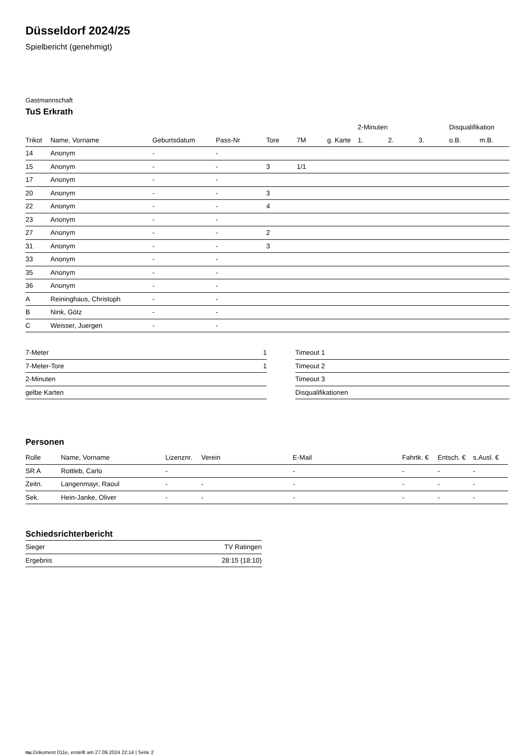Düsseldorf 2024/25
Spielbericht (genehmigt)
Gastmannschaft
TuS Erkrath
| | | | | | | | 2-Minuten | | | Disqualifikation | |
| --- | --- | --- | --- | --- | --- | --- | --- | --- | --- | --- | --- |
| Trikot | Name, Vorname | Geburtsdatum | Pass-Nr | Tore | 7M | g. Karte | 1. | 2. | 3. | o.B. | m.B. |
| 14 | Anonym | - | - | | | | | | | | |
| 15 | Anonym | - | - | 3 | 1/1 | | | | | | |
| 17 | Anonym | - | - | | | | | | | | |
| 20 | Anonym | - | - | 3 | | | | | | | |
| 22 | Anonym | - | - | 4 | | | | | | | |
| 23 | Anonym | - | - | | | | | | | | |
| 27 | Anonym | - | - | 2 | | | | | | | |
| 31 | Anonym | - | - | 3 | | | | | | | |
| 33 | Anonym | - | - | | | | | | | | |
| 35 | Anonym | - | - | | | | | | | | |
| 36 | Anonym | - | - | | | | | | | | |
| A | Reininghaus, Christoph | - | - | | | | | | | | |
| B | Nink, Götz | - | - | | | | | | | | |
| C | Weisser, Juergen | - | - | | | | | | | | |
| 7-Meter | 1 |
| 7-Meter-Tore | 1 |
| 2-Minuten | |
| gelbe Karten | |
| Timeout 1 |
| Timeout 2 |
| Timeout 3 |
| Disqualifikationen |
Personen
| Rolle | Name, Vorname | Lizenznr. | Verein | E-Mail | Fahrtk. € | Entsch. € | s.Ausl. € |
| --- | --- | --- | --- | --- | --- | --- | --- |
| SR A | Rottleb, Carlo | - | | - | - | - | - |
| Zeitn. | Langenmayr, Raoul | - | - | - | - | - | - |
| Sek. | Hein-Janke, Oliver | - | - | - | - | - | - |
Schiedsrichterbericht
| Sieger | TV Ratingen |
| Ergebnis | 28:15 (18:10) |
nu.Dokument 011e, erstellt am 27.09.2024 22:14 | Seite 2